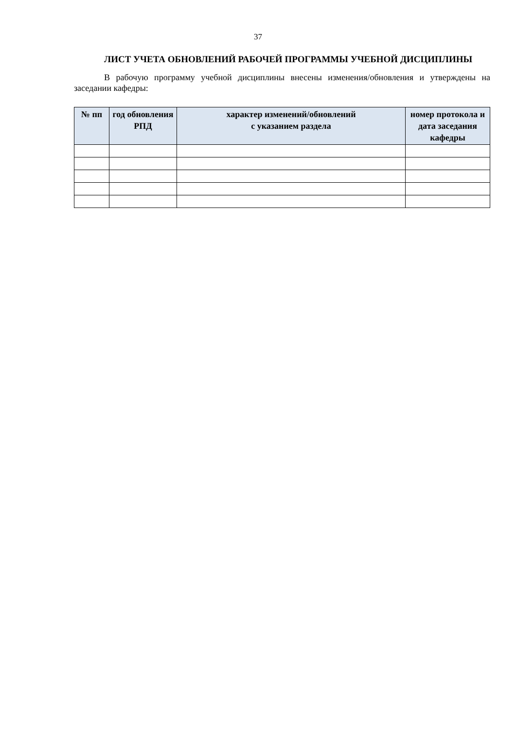37
ЛИСТ УЧЕТА ОБНОВЛЕНИЙ РАБОЧЕЙ ПРОГРАММЫ УЧЕБНОЙ ДИСЦИПЛИНЫ
В рабочую программу учебной дисциплины внесены изменения/обновления и утверждены на заседании кафедры:
| № пп | год обновления РПД | характер изменений/обновлений с указанием раздела | номер протокола и дата заседания кафедры |
| --- | --- | --- | --- |